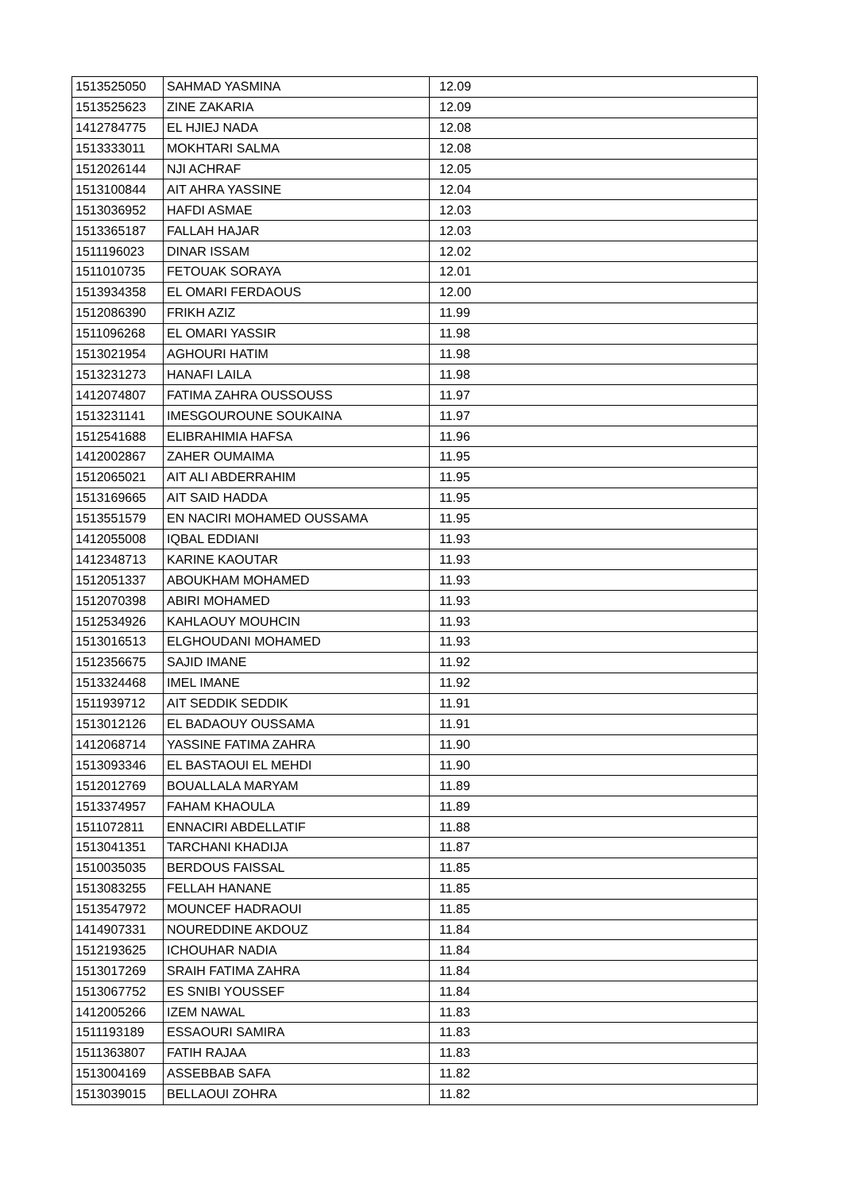| 1513525050 | SAHMAD YASMINA | 12.09 |
| 1513525623 | ZINE ZAKARIA | 12.09 |
| 1412784775 | EL HJIEJ NADA | 12.08 |
| 1513333011 | MOKHTARI SALMA | 12.08 |
| 1512026144 | NJI ACHRAF | 12.05 |
| 1513100844 | AIT AHRA YASSINE | 12.04 |
| 1513036952 | HAFDI ASMAE | 12.03 |
| 1513365187 | FALLAH HAJAR | 12.03 |
| 1511196023 | DINAR ISSAM | 12.02 |
| 1511010735 | FETOUAK SORAYA | 12.01 |
| 1513934358 | EL OMARI FERDAOUS | 12.00 |
| 1512086390 | FRIKH AZIZ | 11.99 |
| 1511096268 | EL OMARI YASSIR | 11.98 |
| 1513021954 | AGHOURI HATIM | 11.98 |
| 1513231273 | HANAFI LAILA | 11.98 |
| 1412074807 | FATIMA ZAHRA OUSSOUSS | 11.97 |
| 1513231141 | IMESGOUROUNE SOUKAINA | 11.97 |
| 1512541688 | ELIBRAHIMIA HAFSA | 11.96 |
| 1412002867 | ZAHER OUMAIMA | 11.95 |
| 1512065021 | AIT ALI ABDERRAHIM | 11.95 |
| 1513169665 | AIT SAID HADDA | 11.95 |
| 1513551579 | EN NACIRI MOHAMED OUSSAMA | 11.95 |
| 1412055008 | IQBAL EDDIANI | 11.93 |
| 1412348713 | KARINE KAOUTAR | 11.93 |
| 1512051337 | ABOUKHAM MOHAMED | 11.93 |
| 1512070398 | ABIRI MOHAMED | 11.93 |
| 1512534926 | KAHLAOUY MOUHCIN | 11.93 |
| 1513016513 | ELGHOUDANI MOHAMED | 11.93 |
| 1512356675 | SAJID IMANE | 11.92 |
| 1513324468 | IMEL IMANE | 11.92 |
| 1511939712 | AIT SEDDIK SEDDIK | 11.91 |
| 1513012126 | EL BADAOUY OUSSAMA | 11.91 |
| 1412068714 | YASSINE FATIMA ZAHRA | 11.90 |
| 1513093346 | EL BASTAOUI EL MEHDI | 11.90 |
| 1512012769 | BOUALLALA MARYAM | 11.89 |
| 1513374957 | FAHAM KHAOULA | 11.89 |
| 1511072811 | ENNACIRI ABDELLATIF | 11.88 |
| 1513041351 | TARCHANI KHADIJA | 11.87 |
| 1510035035 | BERDOUS FAISSAL | 11.85 |
| 1513083255 | FELLAH HANANE | 11.85 |
| 1513547972 | MOUNCEF HADRAOUI | 11.85 |
| 1414907331 | NOUREDDINE AKDOUZ | 11.84 |
| 1512193625 | ICHOUHAR NADIA | 11.84 |
| 1513017269 | SRAIH FATIMA ZAHRA | 11.84 |
| 1513067752 | ES SNIBI YOUSSEF | 11.84 |
| 1412005266 | IZEM NAWAL | 11.83 |
| 1511193189 | ESSAOURI SAMIRA | 11.83 |
| 1511363807 | FATIH RAJAA | 11.83 |
| 1513004169 | ASSEBBAB SAFA | 11.82 |
| 1513039015 | BELLAOUI ZOHRA | 11.82 |